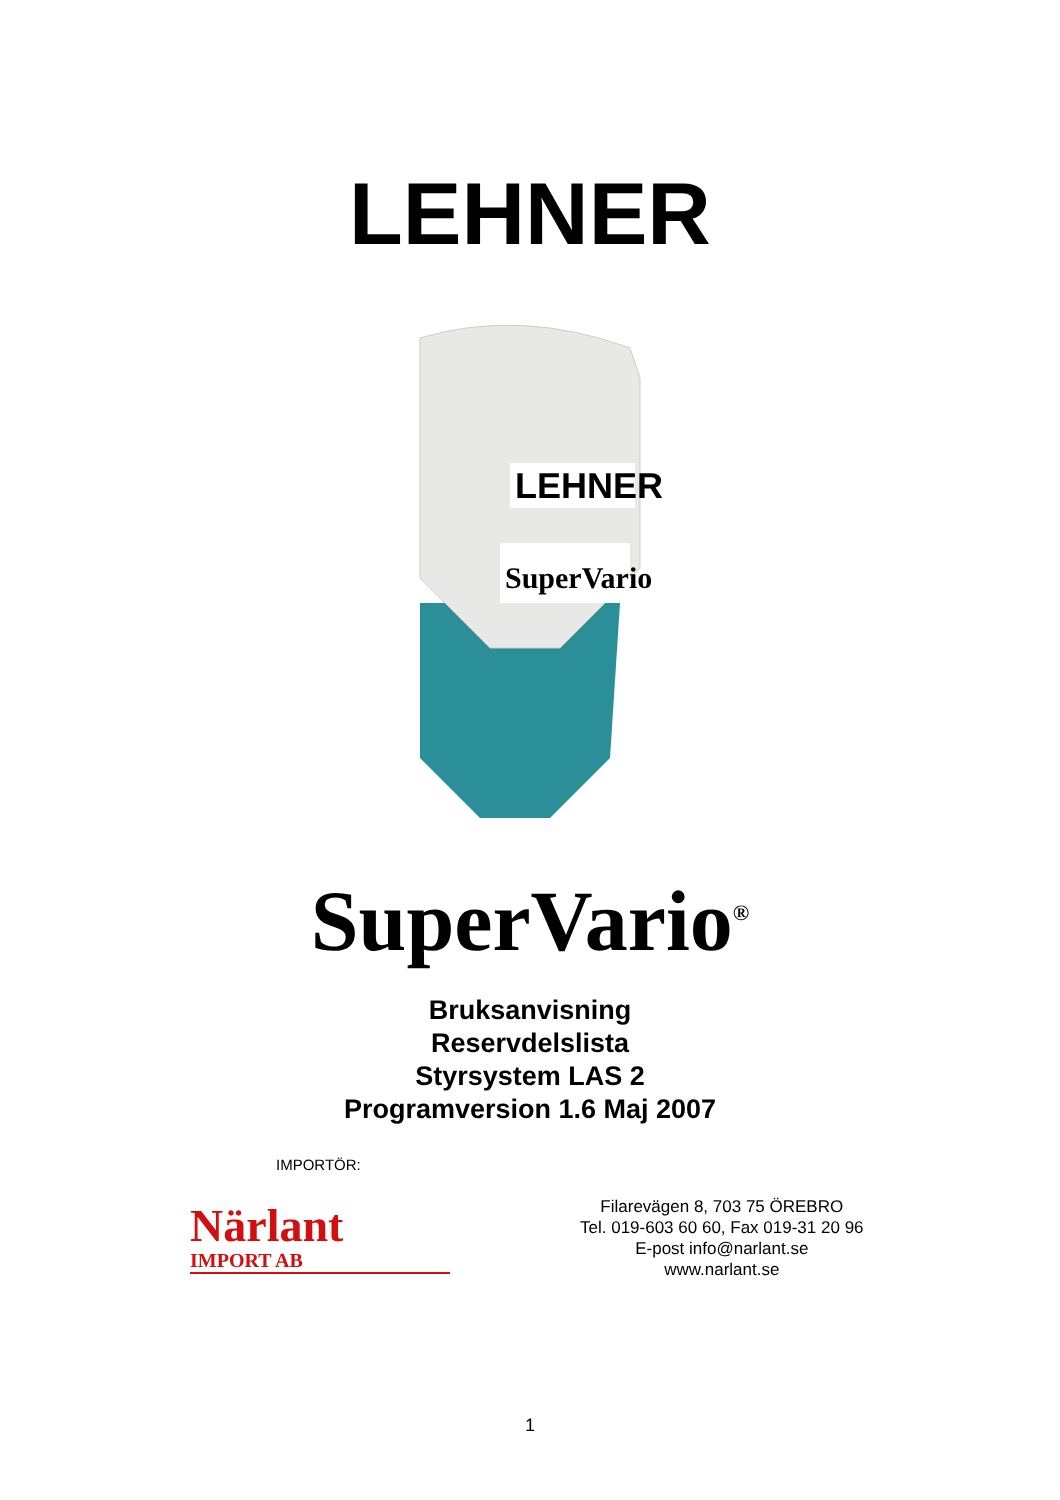LEHNER
LEHNER
SuperVario
SuperVario<sup>®</sup>
Bruksanvisning
Reservdelslista
Styrsystem LAS 2
Programversion 1.6 Maj 2007
IMPORTÖR:
Närlant
IMPORT AB
Filarevägen 8, 703 75 ÖREBRO
Tel. 019-603 60 60, Fax 019-31 20 96
E-post info@narlant.se
www.narlant.se
1